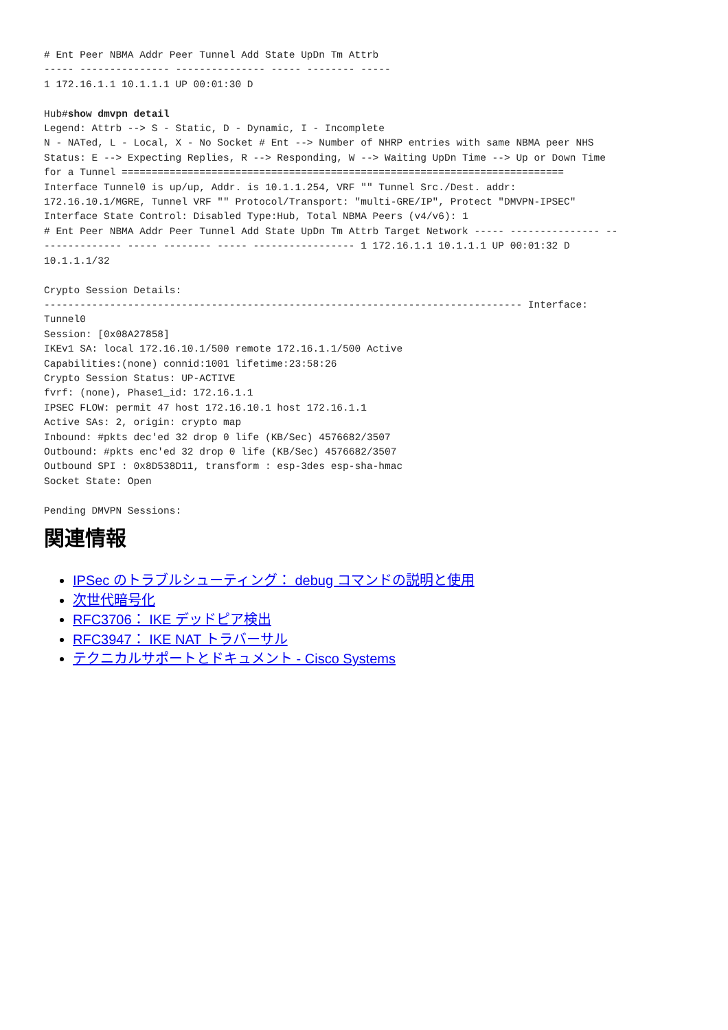# Ent Peer NBMA Addr Peer Tunnel Add State UpDn Tm Attrb
----- --------------- --------------- ----- -------- -----
1 172.16.1.1 10.1.1.1 UP 00:01:30 D

Hub#show dmvpn detail
Legend: Attrb --> S - Static, D - Dynamic, I - Incomplete
N - NATed, L - Local, X - No Socket # Ent --> Number of NHRP entries with same NBMA peer NHS
Status: E --> Expecting Replies, R --> Responding, W --> Waiting UpDn Time --> Up or Down Time
for a Tunnel ==========================================================================
Interface Tunnel0 is up/up, Addr. is 10.1.1.254, VRF "" Tunnel Src./Dest. addr:
172.16.10.1/MGRE, Tunnel VRF "" Protocol/Transport: "multi-GRE/IP", Protect "DMVPN-IPSEC"
Interface State Control: Disabled Type:Hub, Total NBMA Peers (v4/v6): 1
# Ent Peer NBMA Addr Peer Tunnel Add State UpDn Tm Attrb Target Network ----- --------------- --
------------- ----- -------- ----- ----------------- 1 172.16.1.1 10.1.1.1 UP 00:01:32 D
10.1.1.1/32

Crypto Session Details:
-------------------------------------------------------------------------------- Interface:
Tunnel0
Session: [0x08A27858]
IKEv1 SA: local 172.16.10.1/500 remote 172.16.1.1/500 Active
Capabilities:(none) connid:1001 lifetime:23:58:26
Crypto Session Status: UP-ACTIVE
fvrf: (none), Phase1_id: 172.16.1.1
IPSEC FLOW: permit 47 host 172.16.10.1 host 172.16.1.1
Active SAs: 2, origin: crypto map
Inbound: #pkts dec'ed 32 drop 0 life (KB/Sec) 4576682/3507
Outbound: #pkts enc'ed 32 drop 0 life (KB/Sec) 4576682/3507
Outbound SPI : 0x8D538D11, transform : esp-3des esp-sha-hmac
Socket State: Open

Pending DMVPN Sessions:
関連情報
IPSec のトラブルシューティング： debug コマンドの説明と使用
次世代暗号化
RFC3706： IKE デッドピア検出
RFC3947： IKE NAT トラバーサル
テクニカルサポートとドキュメント - Cisco Systems